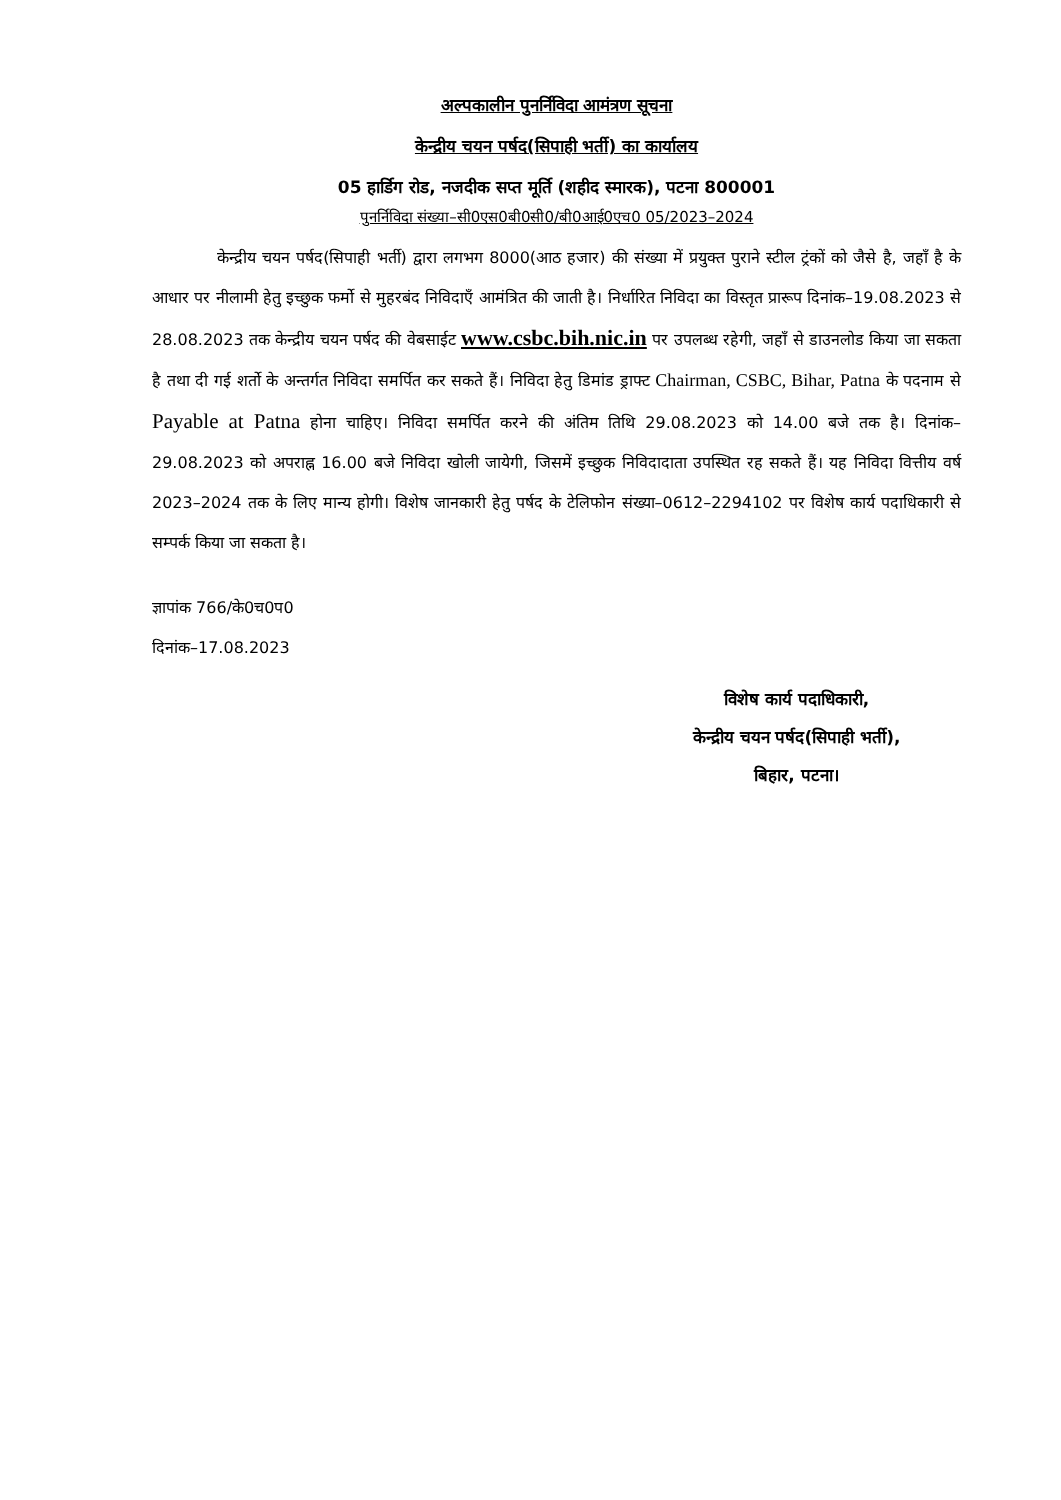अल्पकालीन पुनर्निविदा आमंत्रण सूचना
केन्द्रीय चयन पर्षद(सिपाही भर्ती) का कार्यालय
05 हार्डिग रोड, नजदीक सप्त मूर्ति (शहीद स्मारक), पटना 800001
पुनर्निविदा संख्या–सी0एस0बी0सी0/बी0आई0एच0 05/2023–2024
केन्द्रीय चयन पर्षद(सिपाही भर्ती) द्वारा लगभग 8000(आठ हजार) की संख्या में प्रयुक्त पुराने स्टील ट्रंकों को जैसे है, जहाँ है के आधार पर नीलामी हेतु इच्छुक फर्मो से मुहरबंद निविदाएँ आमंत्रित की जाती है। निर्धारित निविदा का विस्तृत प्रारूप दिनांक–19.08.2023 से 28.08.2023 तक केन्द्रीय चयन पर्षद की वेबसाईट www.csbc.bih.nic.in पर उपलब्ध रहेगी, जहाँ से डाउनलोड किया जा सकता है तथा दी गई शर्तो के अन्तर्गत निविदा समर्पित कर सकते हैं। निविदा हेतु डिमांड ड्राफ्ट Chairman, CSBC, Bihar, Patna के पदनाम से Payable at Patna होना चाहिए। निविदा समर्पित करने की अंतिम तिथि 29.08.2023 को 14.00 बजे तक है। दिनांक–29.08.2023 को अपराह्न 16.00 बजे निविदा खोली जायेगी, जिसमें इच्छुक निविदादाता उपस्थित रह सकते हैं। यह निविदा वित्तीय वर्ष 2023–2024 तक के लिए मान्य होगी। विशेष जानकारी हेतु पर्षद के टेलिफोन संख्या–0612–2294102 पर विशेष कार्य पदाधिकारी से सम्पर्क किया जा सकता है।
ज्ञापांक 766/के0च0प0
दिनांक–17.08.2023
विशेष कार्य पदाधिकारी,
केन्द्रीय चयन पर्षद(सिपाही भर्ती),
बिहार, पटना।